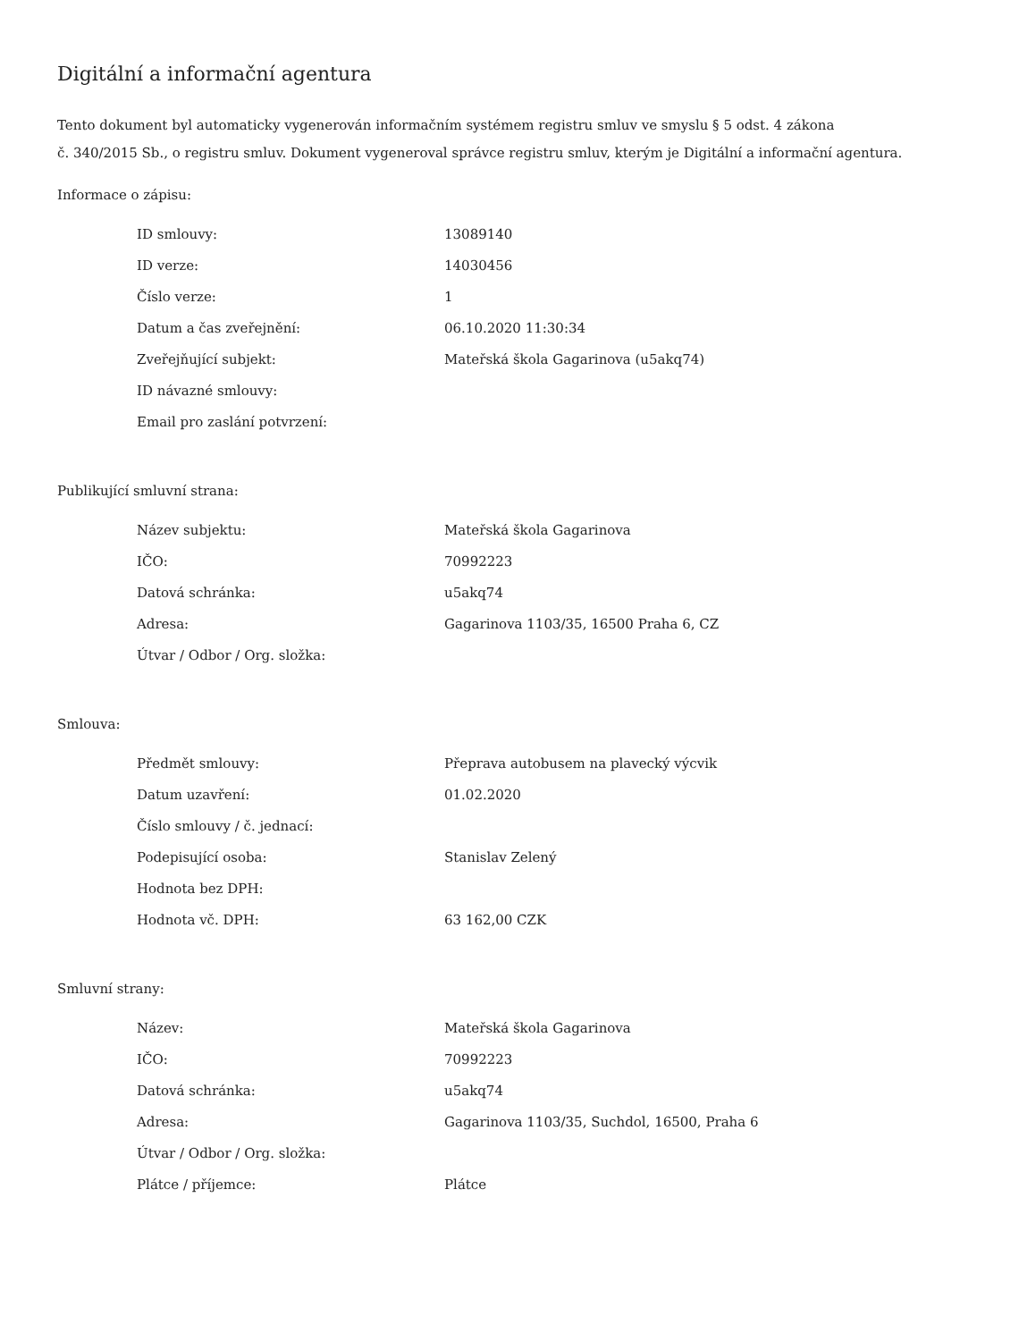Digitální a informační agentura
Tento dokument byl automaticky vygenerován informačním systémem registru smluv ve smyslu § 5 odst. 4 zákona
č. 340/2015 Sb., o registru smluv. Dokument vygeneroval správce registru smluv, kterým je Digitální a informační agentura.
Informace o zápisu:
| ID smlouvy: | 13089140 |
| ID verze: | 14030456 |
| Číslo verze: | 1 |
| Datum a čas zveřejnění: | 06.10.2020 11:30:34 |
| Zveřejňující subjekt: | Mateřská škola Gagarinova (u5akq74) |
| ID návazné smlouvy: | |
| Email pro zaslání potvrzení: | |
Publikující smluvní strana:
| Název subjektu: | Mateřská škola Gagarinova |
| IČO: | 70992223 |
| Datová schránka: | u5akq74 |
| Adresa: | Gagarinova 1103/35, 16500 Praha 6, CZ |
| Útvar / Odbor / Org. složka: | |
Smlouva:
| Předmět smlouvy: | Přeprava autobusem na plavecký výcvik |
| Datum uzavření: | 01.02.2020 |
| Číslo smlouvy / č. jednací: | |
| Podepisující osoba: | Stanislav Zelený |
| Hodnota bez DPH: | |
| Hodnota vč. DPH: | 63 162,00 CZK |
Smluvní strany:
| Název: | Mateřská škola Gagarinova |
| IČO: | 70992223 |
| Datová schránka: | u5akq74 |
| Adresa: | Gagarinova 1103/35, Suchdol, 16500, Praha 6 |
| Útvar / Odbor / Org. složka: | |
| Plátce / příjemce: | Plátce |